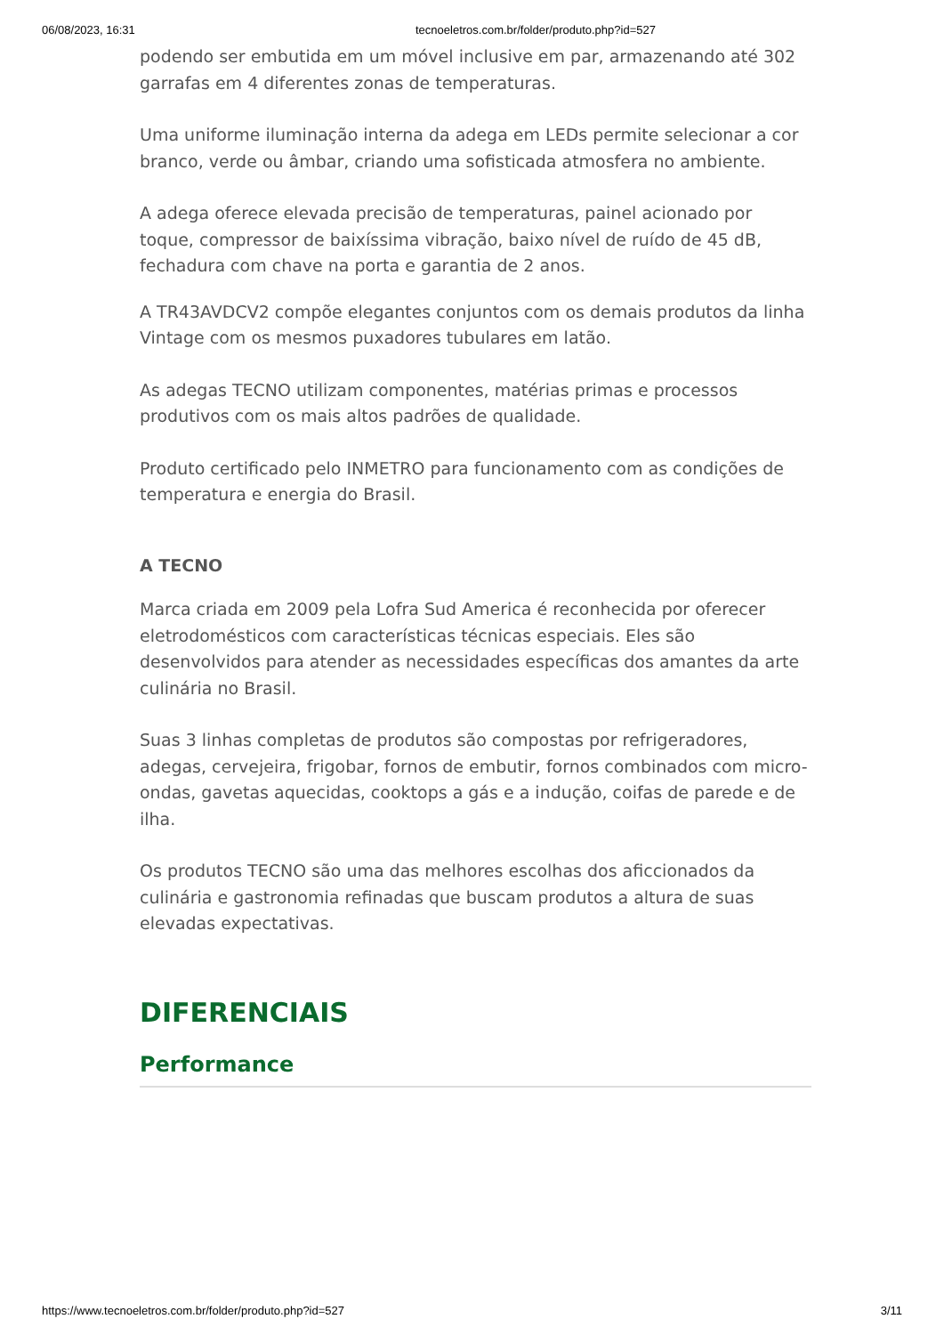06/08/2023, 16:31 tecnoeletros.com.br/folder/produto.php?id=527
podendo ser embutida em um móvel inclusive em par, armazenando até 302 garrafas em 4 diferentes zonas de temperaturas.
Uma uniforme iluminação interna da adega em LEDs permite selecionar a cor branco, verde ou âmbar, criando uma sofisticada atmosfera no ambiente.
A adega oferece elevada precisão de temperaturas, painel acionado por toque, compressor de baixíssima vibração, baixo nível de ruído de 45 dB, fechadura com chave na porta e garantia de 2 anos.
A TR43AVDCV2 compõe elegantes conjuntos com os demais produtos da linha Vintage com os mesmos puxadores tubulares em latão.
As adegas TECNO utilizam componentes, matérias primas e processos produtivos com os mais altos padrões de qualidade.
Produto certificado pelo INMETRO para funcionamento com as condições de temperatura e energia do Brasil.
A TECNO
Marca criada em 2009 pela Lofra Sud America é reconhecida por oferecer eletrodomésticos com características técnicas especiais. Eles são desenvolvidos para atender as necessidades específicas dos amantes da arte culinária no Brasil.
Suas 3 linhas completas de produtos são compostas por refrigeradores, adegas, cervejeira, frigobar, fornos de embutir, fornos combinados com micro-ondas, gavetas aquecidas, cooktops a gás e a indução, coifas de parede e de ilha.
Os produtos TECNO são uma das melhores escolhas dos aficcionados da culinária e gastronomia refinadas que buscam produtos a altura de suas elevadas expectativas.
DIFERENCIAIS
Performance
https://www.tecnoeletros.com.br/folder/produto.php?id=527 3/11